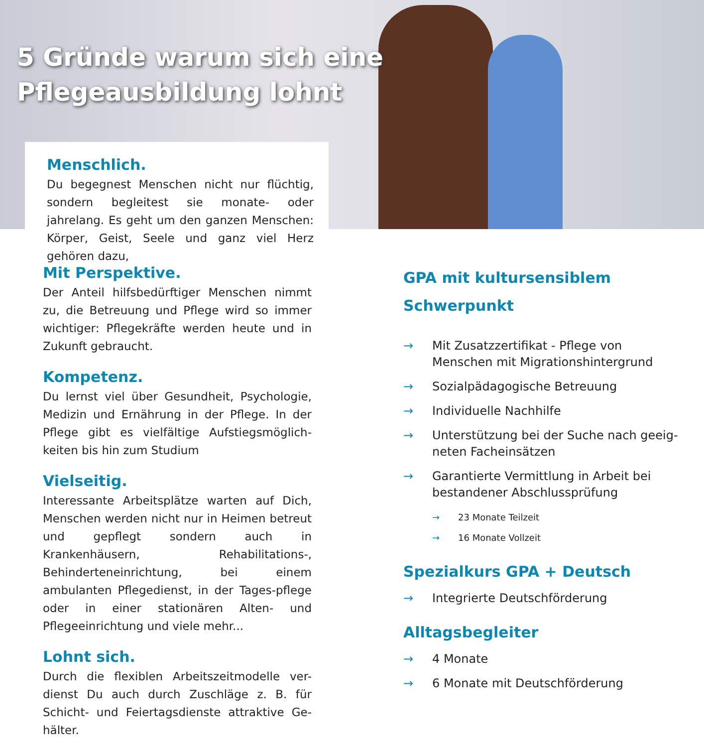5 Gründe warum sich eine
Pflegeausbildung lohnt
Menschlich.
Du begegnest Menschen nicht nur flüchtig, sondern begleitest sie monate- oder jahrelang. Es geht um den ganzen Menschen: Körper, Geist, Seele und ganz viel Herz gehören dazu,
Mit Perspektive.
Der Anteil hilfsbedürftiger Menschen nimmt zu, die Betreuung und Pflege wird so immer wichtiger: Pflegekräfte werden heute und in Zukunft gebraucht.
Kompetenz.
Du lernst viel über Gesundheit, Psychologie, Medizin und Ernährung in der Pflege. In der Pflege gibt es vielfältige Aufstiegsmöglich-keiten bis hin zum Studium
Vielseitig.
Interessante Arbeitsplätze warten auf Dich, Menschen werden nicht nur in Heimen betreut und gepflegt sondern auch in Krankenhäusern, Rehabilitations-, Behinderteneinrichtung, bei einem ambulanten Pflegedienst, in der Tages-pflege oder in einer stationären Alten- und Pflegeeinrichtung und viele mehr...
Lohnt sich.
Durch die flexiblen Arbeitszeitmodelle ver-dienst Du auch durch Zuschläge z. B. für Schicht- und Feiertagsdienste attraktive Ge-hälter.
GPA mit kultursensiblem
Schwerpunkt
→ Mit Zusatzzertifikat - Pflege von Menschen mit Migrationshintergrund
→ Sozialpädagogische Betreuung
→ Individuelle Nachhilfe
→ Unterstützung bei der Suche nach geeig-neten Facheinsätzen
→ Garantierte Vermittlung in Arbeit bei bestandener Abschlussprüfung
→ 23 Monate Teilzeit
→ 16 Monate Vollzeit
Spezialkurs GPA + Deutsch
→ Integrierte Deutschförderung
Alltagsbegleiter
→ 4 Monate
→ 6 Monate mit Deutschförderung